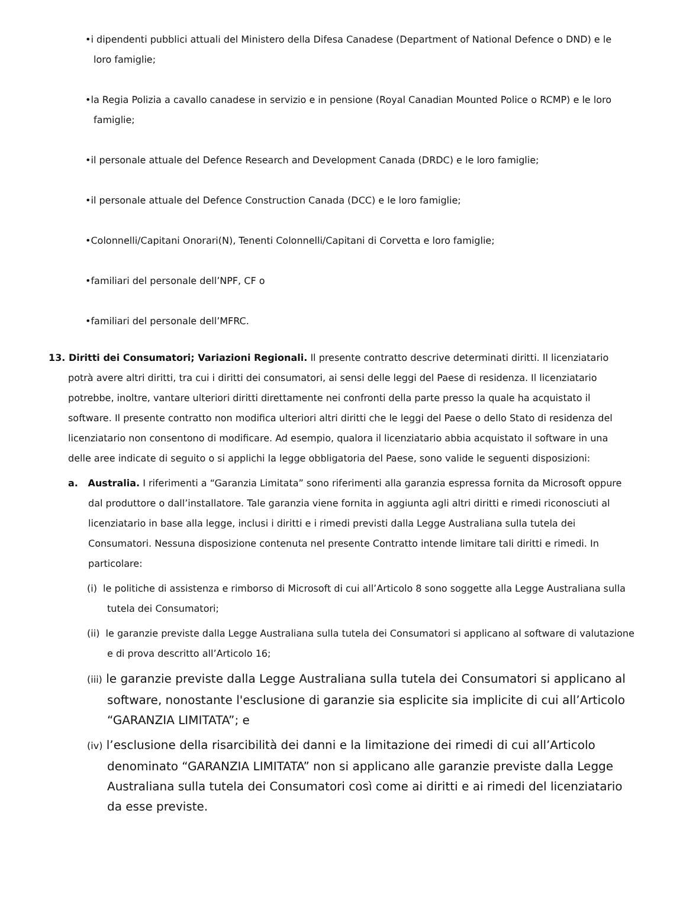•i dipendenti pubblici attuali del Ministero della Difesa Canadese (Department of National Defence o DND) e le loro famiglie;
•la Regia Polizia a cavallo canadese in servizio e in pensione (Royal Canadian Mounted Police o RCMP) e le loro famiglie;
•il personale attuale del Defence Research and Development Canada (DRDC) e le loro famiglie;
•il personale attuale del Defence Construction Canada (DCC) e le loro famiglie;
•Colonnelli/Capitani Onorari(N), Tenenti Colonnelli/Capitani di Corvetta e loro famiglie;
•familiari del personale dell’NPF, CF o
•familiari del personale dell’MFRC.
13. Diritti dei Consumatori; Variazioni Regionali. Il presente contratto descrive determinati diritti. Il licenziatario potrà avere altri diritti, tra cui i diritti dei consumatori, ai sensi delle leggi del Paese di residenza. Il licenziatario potrebbe, inoltre, vantare ulteriori diritti direttamente nei confronti della parte presso la quale ha acquistato il software. Il presente contratto non modifica ulteriori altri diritti che le leggi del Paese o dello Stato di residenza del licenziatario non consentono di modificare. Ad esempio, qualora il licenziatario abbia acquistato il software in una delle aree indicate di seguito o si applichi la legge obbligatoria del Paese, sono valide le seguenti disposizioni:
a. Australia. I riferimenti a “Garanzia Limitata” sono riferimenti alla garanzia espressa fornita da Microsoft oppure dal produttore o dall’installatore. Tale garanzia viene fornita in aggiunta agli altri diritti e rimedi riconosciuti al licenziatario in base alla legge, inclusi i diritti e i rimedi previsti dalla Legge Australiana sulla tutela dei Consumatori. Nessuna disposizione contenuta nel presente Contratto intende limitare tali diritti e rimedi. In particolare:
(i) le politiche di assistenza e rimborso di Microsoft di cui all’Articolo 8 sono soggette alla Legge Australiana sulla tutela dei Consumatori;
(ii) le garanzie previste dalla Legge Australiana sulla tutela dei Consumatori si applicano al software di valutazione e di prova descritto all’Articolo 16;
(iii) le garanzie previste dalla Legge Australiana sulla tutela dei Consumatori si applicano al software, nonostante l'esclusione di garanzie sia esplicite sia implicite di cui all’Articolo “GARANZIA LIMITATA”; e
(iv) l’esclusione della risarcibilità dei danni e la limitazione dei rimedi di cui all’Articolo denominato “GARANZIA LIMITATA” non si applicano alle garanzie previste dalla Legge Australiana sulla tutela dei Consumatori così come ai diritti e ai rimedi del licenziatario da esse previste.